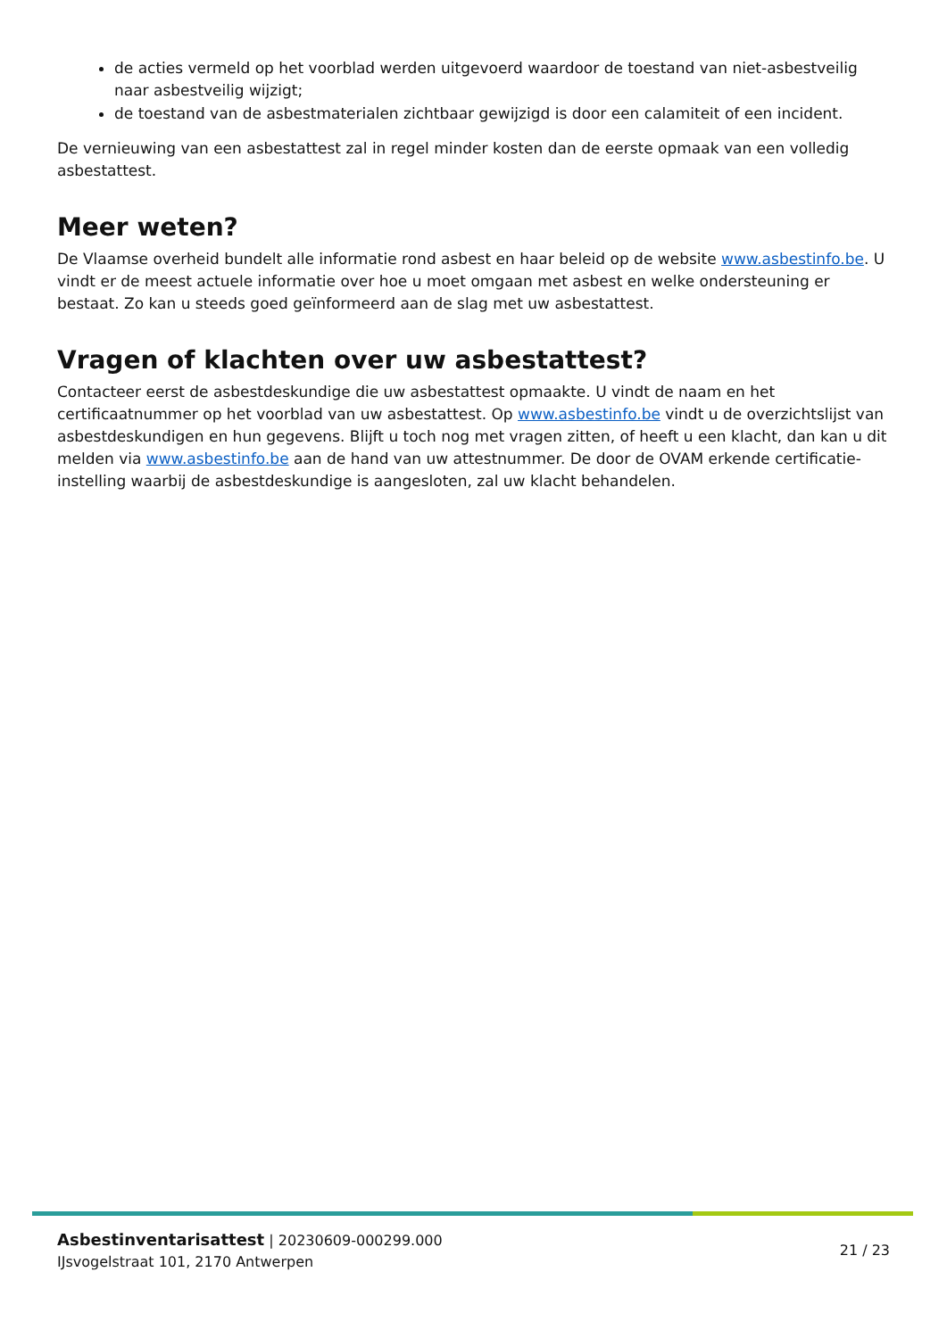de acties vermeld op het voorblad werden uitgevoerd waardoor de toestand van niet-asbestveilig naar asbestveilig wijzigt;
de toestand van de asbestmaterialen zichtbaar gewijzigd is door een calamiteit of een incident.
De vernieuwing van een asbestattest zal in regel minder kosten dan de eerste opmaak van een volledig asbestattest.
Meer weten?
De Vlaamse overheid bundelt alle informatie rond asbest en haar beleid op de website www.asbestinfo.be. U vindt er de meest actuele informatie over hoe u moet omgaan met asbest en welke ondersteuning er bestaat. Zo kan u steeds goed geïnformeerd aan de slag met uw asbestattest.
Vragen of klachten over uw asbestattest?
Contacteer eerst de asbestdeskundige die uw asbestattest opmaakte. U vindt de naam en het certificaatnummer op het voorblad van uw asbestattest. Op www.asbestinfo.be vindt u de overzichtslijst van asbestdeskundigen en hun gegevens. Blijft u toch nog met vragen zitten, of heeft u een klacht, dan kan u dit melden via www.asbestinfo.be aan de hand van uw attestnummer. De door de OVAM erkende certificatie-instelling waarbij de asbestdeskundige is aangesloten, zal uw klacht behandelen.
Asbestinventarisattest | 20230609-000299.000
IJsvogelstraat 101, 2170 Antwerpen
21 / 23